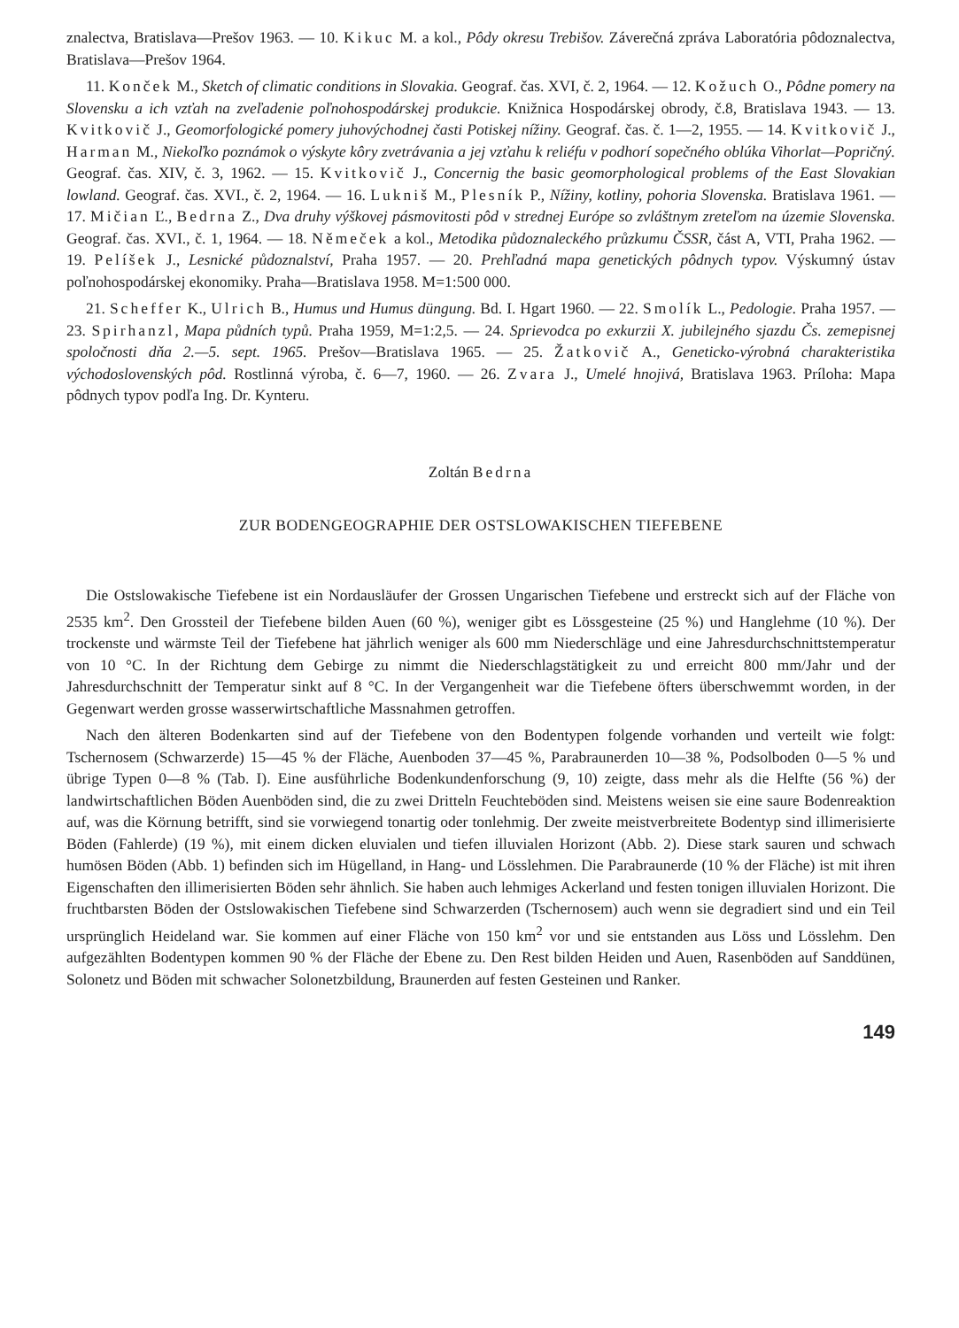znalectva, Bratislava—Prešov 1963. — 10. Kikuc M. a kol., Pôdy okresu Trebišov. Záverečná zpráva Laboratória pôdoznalectva, Bratislava—Prešov 1964.
11. Konček M., Sketch of climatic conditions in Slovakia. Geograf. čas. XVI, č. 2, 1964. — 12. Kožuch O., Pôdne pomery na Slovensku a ich vzťah na zveľadenie poľnohospodárskej produkcie. Knižnica Hospodárskej obrody, č.8, Bratislava 1943. — 13. Kvitkovič J., Geomorfologické pomery juhovýchodnej časti Potiskej nížiny. Geograf. čas. č. 1—2, 1955. — 14. Kvitkovič J., Harman M., Niekoľko poznámok o výskyte kôry zvetrávania a jej vzťahu k reliéfu v podhorí sopečného oblúka Vihorlat—Popričný. Geograf. čas. XIV, č. 3, 1962. — 15. Kvitkovič J., Concernig the basic geomorphological problems of the East Slovakian lowland. Geograf. čas. XVI., č. 2, 1964. — 16. Lukniš M., Plesník P., Nížiny, kotliny, pohoria Slovenska. Bratislava 1961. — 17. Mičian Ľ., Bedrna Z., Dva druhy výškovej pásmovitosti pôd v strednej Európe so zvláštnym zreteľom na územie Slovenska. Geograf. čas. XVI., č. 1, 1964. — 18. Němeček a kol., Metodika půdoznaleckého průzkumu ČSSR, část A, VTI, Praha 1962. — 19. Pelíšek J., Lesnické půdoznalství, Praha 1957. — 20. Prehľadná mapa genetických pôdnych typov. Výskumný ústav poľnohospodárskej ekonomiky. Praha—Bratislava 1958. M=1:500 000.
21. Scheffer K., Ulrich B., Humus und Humus düngung. Bd. I. Hgart 1960. — 22. Smolík L., Pedologie. Praha 1957. — 23. Spirhanzl, Mapa půdních typů. Praha 1959, M=1:2,5. — 24. Sprievodca po exkurzii X. jubilejného sjazdu Čs. zemepisnej spoločnosti dňa 2.—5. sept. 1965. Prešov—Bratislava 1965. — 25. Žatkovič A., Geneticko-výrobná charakteristika východoslovenských pôd. Rostlinná výroba, č. 6—7, 1960. — 26. Zvara J., Umelé hnojivá, Bratislava 1963. Príloha: Mapa pôdnych typov podľa Ing. Dr. Kynteru.
Zoltán Bedrna
ZUR BODENGEOGRAPHIE DER OSTSLOWAKISCHEN TIEFEBENE
Die Ostslowakische Tiefebene ist ein Nordausläufer der Grossen Ungarischen Tiefebene und erstreckt sich auf der Fläche von 2535 km<sup>2</sup>. Den Grossteil der Tiefebene bilden Auen (60 %), weniger gibt es Lössgesteine (25 %) und Hanglehme (10 %). Der trockenste und wärmste Teil der Tiefebene hat jährlich weniger als 600 mm Niederschläge und eine Jahresdurchschnittstemperatur von 10 °C. In der Richtung dem Gebirge zu nimmt die Niederschlagstätigkeit zu und erreicht 800 mm/Jahr und der Jahresdurchschnitt der Temperatur sinkt auf 8 °C. In der Vergangenheit war die Tiefebene öfters überschwemmt worden, in der Gegenwart werden grosse wasserwirtschaftliche Massnahmen getroffen.
Nach den älteren Bodenkarten sind auf der Tiefebene von den Bodentypen folgende vorhanden und verteilt wie folgt: Tschernosem (Schwarzerde) 15—45 % der Fläche, Auenboden 37—45 %, Parabraunerden 10—38 %, Podsolboden 0—5 % und übrige Typen 0—8 % (Tab. I). Eine ausführliche Bodenkundenforschung (9, 10) zeigte, dass mehr als die Helfte (56 %) der landwirtschaftlichen Böden Auenböden sind, die zu zwei Dritteln Feuchteböden sind. Meistens weisen sie eine saure Bodenreaktion auf, was die Körnung betrifft, sind sie vorwiegend tonartig oder tonlehmig. Der zweite meistverbreitete Bodentyp sind illimerisierte Böden (Fahlerde) (19 %), mit einem dicken eluvialen und tiefen illuvialen Horizont (Abb. 2). Diese stark sauren und schwach humösen Böden (Abb. 1) befinden sich im Hügelland, in Hang- und Lösslehmen. Die Parabraunerde (10 % der Fläche) ist mit ihren Eigenschaften den illimerisierten Böden sehr ähnlich. Sie haben auch lehmiges Ackerland und festen tonigen illuvialen Horizont. Die fruchtbarsten Böden der Ostslowakischen Tiefebene sind Schwarzerden (Tschernosem) auch wenn sie degradiert sind und ein Teil ursprünglich Heideland war. Sie kommen auf einer Fläche von 150 km<sup>2</sup> vor und sie entstanden aus Löss und Lösslehm. Den aufgezählten Bodentypen kommen 90 % der Fläche der Ebene zu. Den Rest bilden Heiden und Auen, Rasenböden auf Sanddünen, Solonetz und Böden mit schwacher Solonetzbildung, Braunerden auf festen Gesteinen und Ranker.
149